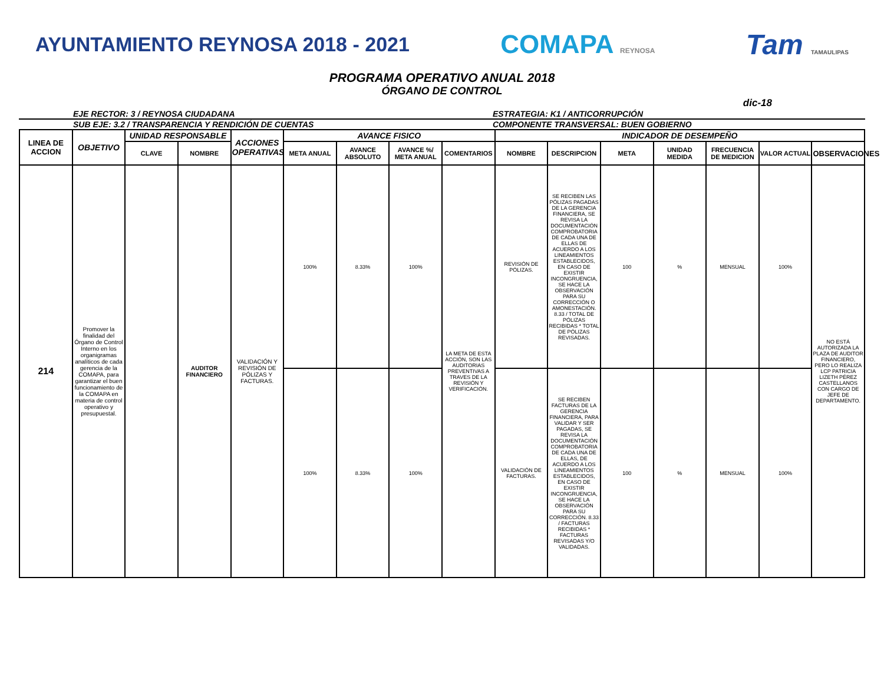AYUNTAMIENTO REYNOSA 2018 - 2021
COMAPA REYNOSA
Tam TAMAULIPAS
PROGRAMA OPERATIVO ANUAL 2018
ÓRGANO DE CONTROL
dic-18
EJE RECTOR: 3 / REYNOSA CIUDADANA
ESTRATEGIA: K1 / ANTICORRUPCIÓN
SUB EJE: 3.2 / TRANSPARENCIA Y RENDICIÓN DE CUENTAS
COMPONENTE TRANSVERSAL: BUEN GOBIERNO
| LINEA DE ACCION | OBJETIVO | UNIDAD RESPONSABLE | | ACCIONES OPERATIVAS | AVANCE FISICO | | | | INDICADOR DE DESEMPEÑO | | | | | | |
| --- | --- | --- | --- | --- | --- | --- | --- | --- | --- | --- | --- | --- | --- | --- | --- |
| | | CLAVE | NOMBRE | | META ANUAL | AVANCE ABSOLUTO | AVANCE %/ META ANUAL | COMENTARIOS | NOMBRE | DESCRIPCION | META | UNIDAD MEDIDA | FRECUENCIA DE MEDICION | VALOR ACTUAL | OBSERVACIONES |
| 214 | Promover la finalidad del Órgano de Control Interno en los organigramas analíticos de cada gerencia de la COMAPA, para garantizar el buen funcionamiento de la COMAPA en materia de control operativo y presupuestal. | | AUDITOR FINANCIERO | VALIDACIÓN Y REVISIÓN DE PÓLIZAS Y FACTURAS. | 100% | 8.33% | 100% | LA META DE ESTA ACCIÓN, SON LAS AUDITORIAS PREVENTIVAS A TRAVES DE LA REVISIÓN Y VERIFICACIÓN. | REVISIÓN DE PÓLIZAS. | SE RECIBEN LAS PÓLIZAS PAGADAS DE LA GERENCIA FINANCIERA, SE REVISA LA DOCUMENTACIÓN COMPROBATORIA DE CADA UNA DE ELLAS DE ACUERDO A LOS LINEAMIENTOS ESTABLECIDOS, EN CASO DE EXISTIR INCONGRUENCIA, SE HACE LA OBSERVACIÓN PARA SU CORRECCIÓN O AMONESTACIÓN. 8.33 / TOTAL DE PÓLIZAS RECIBIDAS * TOTAL DE PÓLIZAS REVISADAS. | 100 | % | MENSUAL | 100% | NO ESTÁ AUTORIZADA LA PLAZA DE AUDITOR FINANCIERO, PERO LO REALIZA LCP PATRICIA LIZETH PÉREZ CASTELLANOS CON CARGO DE JEFE DE DEPARTAMENTO. |
| | | | | | 100% | 8.33% | 100% | | VALIDACIÓN DE FACTURAS. | SE RECIBEN FACTURAS DE LA GERENCIA FINANCIERA, PARA VALIDAR Y SER PAGADAS, SE REVISA LA DOCUMENTACIÓN COMPROBATORIA DE CADA UNA DE ELLAS, DE ACUERDO A LOS LINEAMIENTOS ESTABLECIDOS, EN CASO DE EXISTIR INCONGRUENCIA, SE HACE LA OBSERVACIÓN PARA SU CORRECCIÓN. 8.33 / FACTURAS RECIBIDAS * FACTURAS REVISADAS Y/O VALIDADAS. | 100 | % | MENSUAL | 100% | |